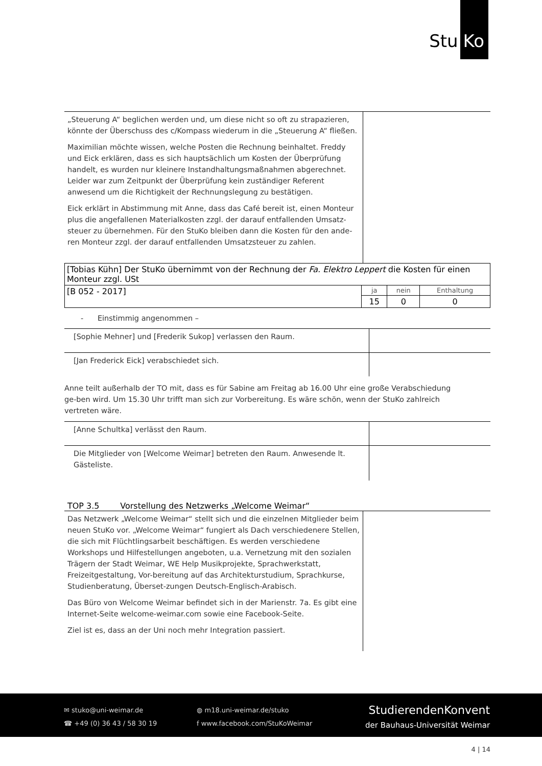Stu Ko
„Steuerung A“ beglichen werden und, um diese nicht so oft zu strapazieren, könnte der Überschuss des c/Kompass wiederum in die „Steuerung A“ fließen.
Maximilian möchte wissen, welche Posten die Rechnung beinhaltet. Freddy und Eick erklären, dass es sich hauptsächlich um Kosten der Überprüfung handelt, es wurden nur kleinere Instandhaltungsmaßnahmen abgerechnet. Leider war zum Zeitpunkt der Überprüfung kein zuständiger Referent anwesend um die Richtigkeit der Rechnungslegung zu bestätigen.
Eick erklärt in Abstimmung mit Anne, dass das Café bereit ist, einen Monteur plus die angefallenen Materialkosten zzgl. der darauf entfallenden Umsatz-steuer zu übernehmen. Für den StuKo bleiben dann die Kosten für den ande-ren Monteur zzgl. der darauf entfallenden Umsatzsteuer zu zahlen.
| [Tobias Kühn] Der StuKo übernimmt von der Rechnung der Fa. Elektro Leppert die Kosten für einen Monteur zzgl. USt | | | |
| [B 052 - 2017] | ja | nein | Enthaltung |
| | 15 | 0 | 0 |
- Einstimmig angenommen –
[Sophie Mehner] und [Frederik Sukop] verlassen den Raum.
[Jan Frederick Eick] verabschiedet sich.
Anne teilt außerhalb der TO mit, dass es für Sabine am Freitag ab 16.00 Uhr eine große Verabschiedung ge-ben wird. Um 15.30 Uhr trifft man sich zur Vorbereitung. Es wäre schön, wenn der StuKo zahlreich vertreten wäre.
[Anne Schultka] verlässt den Raum.
Die Mitglieder von [Welcome Weimar] betreten den Raum. Anwesende lt. Gästeliste.
TOP 3.5 Vorstellung des Netzwerks „Welcome Weimar“
Das Netzwerk „Welcome Weimar“ stellt sich und die einzelnen Mitglieder beim neuen StuKo vor. „Welcome Weimar“ fungiert als Dach verschiedenere Stellen, die sich mit Flüchtlingsarbeit beschäftigen. Es werden verschiedene Workshops und Hilfestellungen angeboten, u.a. Vernetzung mit den sozialen Trägern der Stadt Weimar, WE Help Musikprojekte, Sprachwerkstatt, Freizeitgestaltung, Vor-bereitung auf das Architekturstudium, Sprachkurse, Studienberatung, Überset-zungen Deutsch-Englisch-Arabisch.
Das Büro von Welcome Weimar befindet sich in der Marienstr. 7a. Es gibt eine Internet-Seite welcome-weimar.com sowie eine Facebook-Seite.
Ziel ist es, dass an der Uni noch mehr Integration passiert.
✉ stuko@uni-weimar.de
☎ +49 (0) 36 43 / 58 30 19
◍ m18.uni-weimar.de/stuko
f www.facebook.com/StuKoWeimar
StudierendenKonvent
der Bauhaus-Universität Weimar
4 | 14